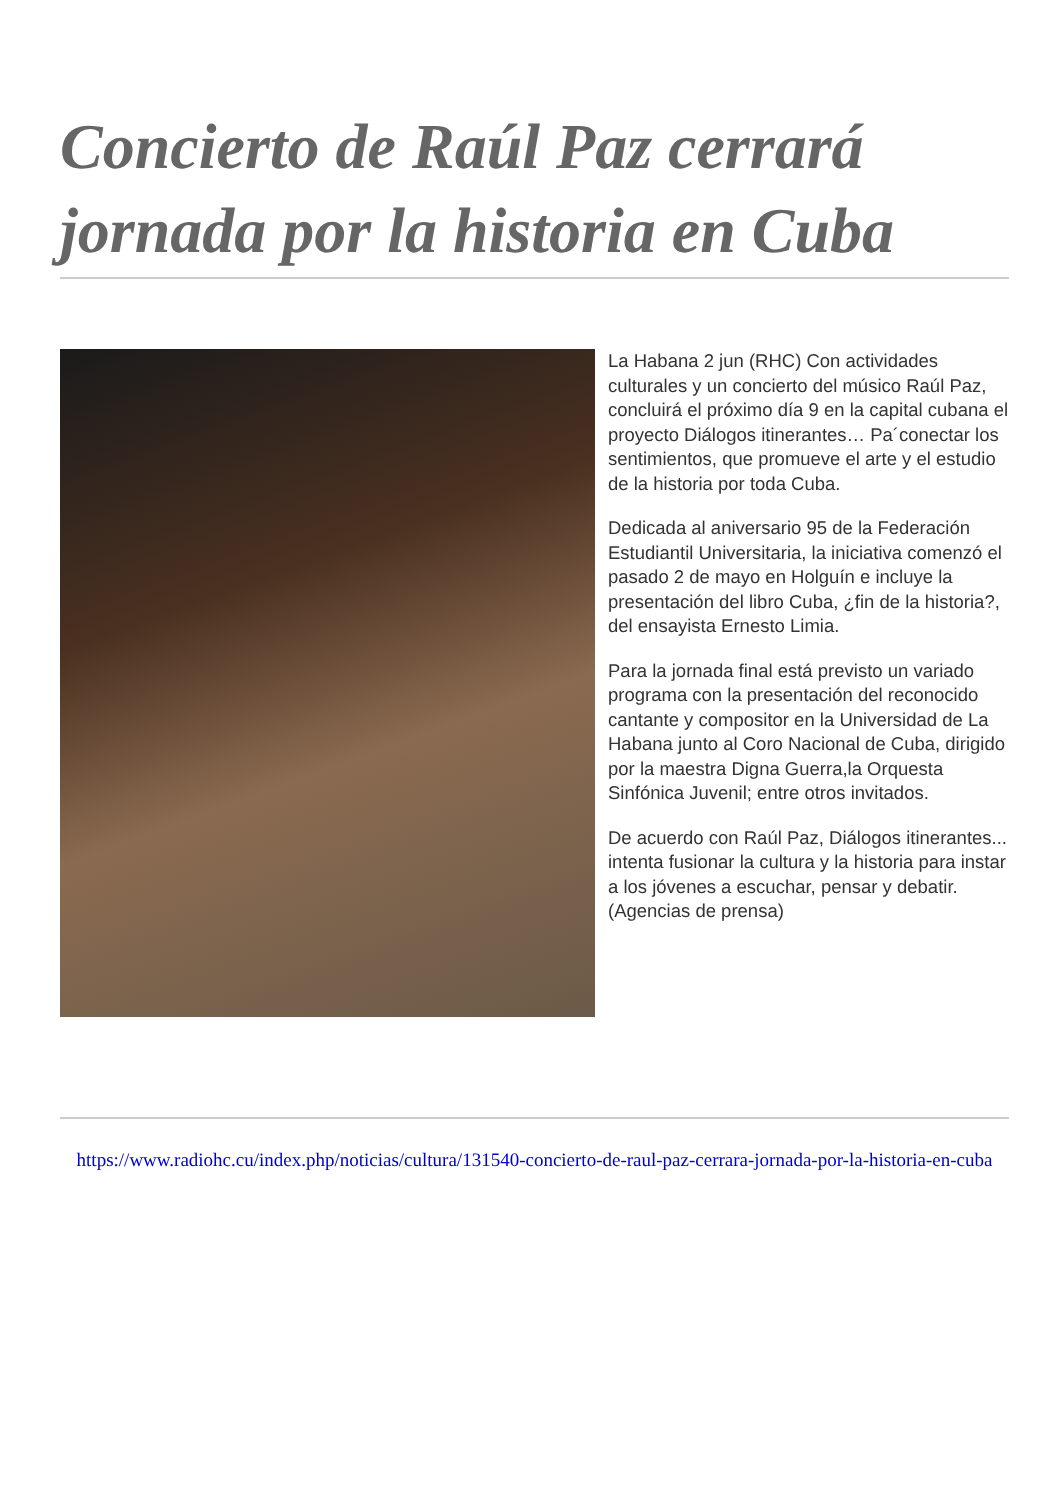Concierto de Raúl Paz cerrará jornada por la historia en Cuba
La Habana 2 jun (RHC) Con actividades culturales y un concierto del músico Raúl Paz, concluirá el próximo día 9 en la capital cubana el proyecto Diálogos itinerantes… Pa´conectar los sentimientos, que promueve el arte y el estudio de la historia por toda Cuba.
Dedicada al aniversario 95 de la Federación Estudiantil Universitaria, la iniciativa comenzó el pasado 2 de mayo en Holguín e incluye la presentación del libro Cuba, ¿fin de la historia?, del ensayista Ernesto Limia.
Para la jornada final está previsto un variado programa con la presentación del reconocido cantante y compositor en la Universidad de La Habana junto al Coro Nacional de Cuba, dirigido por la maestra Digna Guerra,la Orquesta Sinfónica Juvenil; entre otros invitados.
De acuerdo con Raúl Paz, Diálogos itinerantes... intenta fusionar la cultura y la historia para instar a los jóvenes a escuchar, pensar y debatir. (Agencias de prensa)
https://www.radiohc.cu/index.php/noticias/cultura/131540-concierto-de-raul-paz-cerrara-jornada-por-la-historia-en-cuba